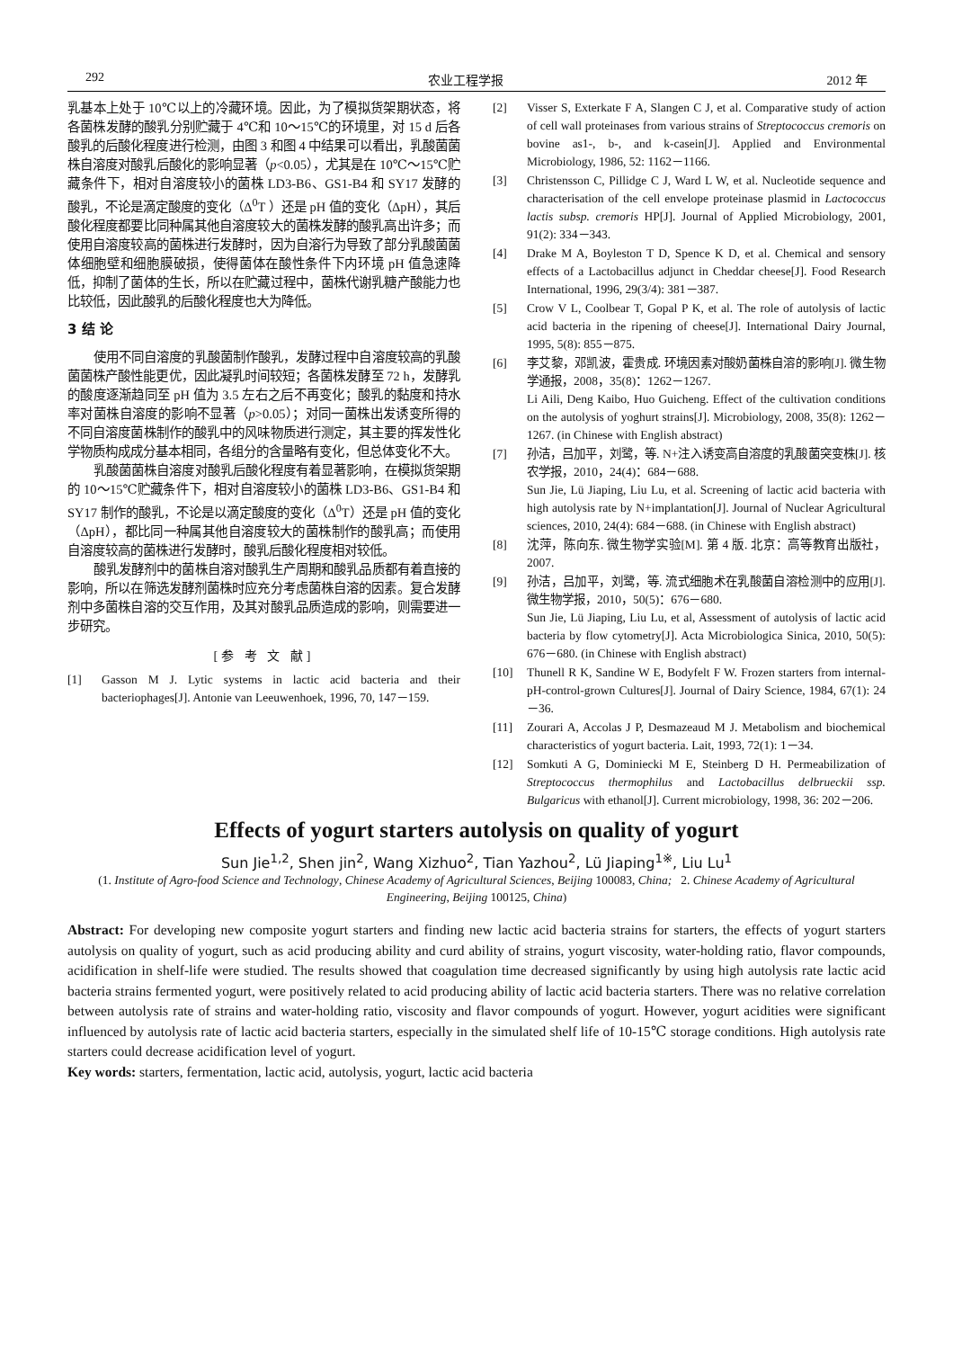292 农业工程学报 2012 年
乳基本上处于 10℃以上的冷藏环境。因此，为了模拟货架期状态，将各菌株发酵的酸乳分别贮藏于 4℃和 10～15℃的环境里，对 15 d 后各酸乳的后酸化程度进行检测，由图 3 和图 4 中结果可以看出，乳酸菌菌株自溶度对酸乳后酸化的影响显著（p<0.05），尤其是在 10℃～15℃贮藏条件下，相对自溶度较小的菌株 LD3-B6、GS1-B4 和 SY17 发酵的酸乳，不论是滴定酸度的变化（Δ<sup>0</sup>T ）还是 pH 值的变化（ΔpH），其后酸化程度都要比同种属其他自溶度较大的菌株发酵的酸乳高出许多；而使用自溶度较高的菌株进行发酵时，因为自溶行为导致了部分乳酸菌菌体细胞壁和细胞膜破损，使得菌体在酸性条件下内环境 pH 值急速降低，抑制了菌体的生长，所以在贮藏过程中，菌株代谢乳糖产酸能力也比较低，因此酸乳的后酸化程度也大为降低。
3 结 论
使用不同自溶度的乳酸菌制作酸乳，发酵过程中自溶度较高的乳酸菌菌株产酸性能更优，因此凝乳时间较短；各菌株发酵至 72 h，发酵乳的酸度逐渐趋同至 pH 值为 3.5 左右之后不再变化；酸乳的黏度和持水率对菌株自溶度的影响不显著（p>0.05）；对同一菌株出发诱变所得的不同自溶度菌株制作的酸乳中的风味物质进行测定，其主要的挥发性化学物质构成成分基本相同，各组分的含量略有变化，但总体变化不大。
乳酸菌菌株自溶度对酸乳后酸化程度有着显著影响，在模拟货架期的 10～15℃贮藏条件下，相对自溶度较小的菌株 LD3-B6、GS1-B4 和 SY17 制作的酸乳，不论是以滴定酸度的变化（Δ<sup>0</sup>T）还是 pH 值的变化（ΔpH），都比同一种属其他自溶度较大的菌株制作的酸乳高；而使用自溶度较高的菌株进行发酵时，酸乳后酸化程度相对较低。
酸乳发酵剂中的菌株自溶对酸乳生产周期和酸乳品质都有着直接的影响，所以在筛选发酵剂菌株时应充分考虑菌株自溶的因素。复合发酵剂中多菌株自溶的交互作用，及其对酸乳品质造成的影响，则需要进一步研究。
[参 考 文 献]
[1] Gasson M J. Lytic systems in lactic acid bacteria and their bacteriophages[J]. Antonie van Leeuwenhoek, 1996, 70, 147－159.
[2] Visser S, Exterkate F A, Slangen C J, et al. Comparative study of action of cell wall proteinases from various strains of Streptococcus cremoris on bovine as1-, b-, and k-casein[J]. Applied and Environmental Microbiology, 1986, 52: 1162－1166.
[3] Christensson C, Pillidge C J, Ward L W, et al. Nucleotide sequence and characterisation of the cell envelope proteinase plasmid in Lactococcus lactis subsp. cremoris HP[J]. Journal of Applied Microbiology, 2001, 91(2): 334－343.
[4] Drake M A, Boyleston T D, Spence K D, et al. Chemical and sensory effects of a Lactobacillus adjunct in Cheddar cheese[J]. Food Research International, 1996, 29(3/4): 381－387.
[5] Crow V L, Coolbear T, Gopal P K, et al. The role of autolysis of lactic acid bacteria in the ripening of cheese[J]. International Dairy Journal, 1995, 5(8): 855－875.
[6] 李艾黎，邓凯波，霍贵成. 环境因素对酸奶菌株自溶的影响[J]. 微生物学通报，2008，35(8)：1262－1267.
Li Aili, Deng Kaibo, Huo Guicheng. Effect of the cultivation conditions on the autolysis of yoghurt strains[J]. Microbiology, 2008, 35(8): 1262－1267. (in Chinese with English abstract)
[7] 孙洁，吕加平，刘鹭，等. N+注入诱变高自溶度的乳酸菌突变株[J]. 核农学报，2010，24(4)：684－688.
Sun Jie, Lü Jiaping, Liu Lu, et al. Screening of lactic acid bacteria with high autolysis rate by N+implantation[J]. Journal of Nuclear Agricultural sciences, 2010, 24(4): 684－688. (in Chinese with English abstract)
[8] 沈萍，陈向东. 微生物学实验[M]. 第 4 版. 北京：高等教育出版社，2007.
[9] 孙洁，吕加平，刘鹭，等. 流式细胞术在乳酸菌自溶检测中的应用[J]. 微生物学报，2010，50(5)：676－680.
Sun Jie, Lü Jiaping, Liu Lu, et al, Assessment of autolysis of lactic acid bacteria by flow cytometry[J]. Acta Microbiologica Sinica, 2010, 50(5): 676－680. (in Chinese with English abstract)
[10] Thunell R K, Sandine W E, Bodyfelt F W. Frozen starters from internal-pH-control-grown Cultures[J]. Journal of Dairy Science, 1984, 67(1): 24－36.
[11] Zourari A, Accolas J P, Desmazeaud M J. Metabolism and biochemical characteristics of yogurt bacteria. Lait, 1993, 72(1): 1－34.
[12] Somkuti A G, Dominiecki M E, Steinberg D H. Permeabilization of Streptococcus thermophilus and Lactobacillus delbrueckii ssp. Bulgaricus with ethanol[J]. Current microbiology, 1998, 36: 202－206.
Effects of yogurt starters autolysis on quality of yogurt
Sun Jie<sup>1,2</sup>, Shen jin<sup>2</sup>, Wang Xizhuo<sup>2</sup>, Tian Yazhou<sup>2</sup>, Lü Jiaping<sup>1※</sup>, Liu Lu<sup>1</sup>
(1. Institute of Agro-food Science and Technology, Chinese Academy of Agricultural Sciences, Beijing 100083, China; 2. Chinese Academy of Agricultural Engineering, Beijing 100125, China)
Abstract: For developing new composite yogurt starters and finding new lactic acid bacteria strains for starters, the effects of yogurt starters autolysis on quality of yogurt, such as acid producing ability and curd ability of strains, yogurt viscosity, water-holding ratio, flavor compounds, acidification in shelf-life were studied. The results showed that coagulation time decreased significantly by using high autolysis rate lactic acid bacteria strains fermented yogurt, were positively related to acid producing ability of lactic acid bacteria starters. There was no relative correlation between autolysis rate of strains and water-holding ratio, viscosity and flavor compounds of yogurt. However, yogurt acidities were significant influenced by autolysis rate of lactic acid bacteria starters, especially in the simulated shelf life of 10-15℃ storage conditions. High autolysis rate starters could decrease acidification level of yogurt.
Key words: starters, fermentation, lactic acid, autolysis, yogurt, lactic acid bacteria